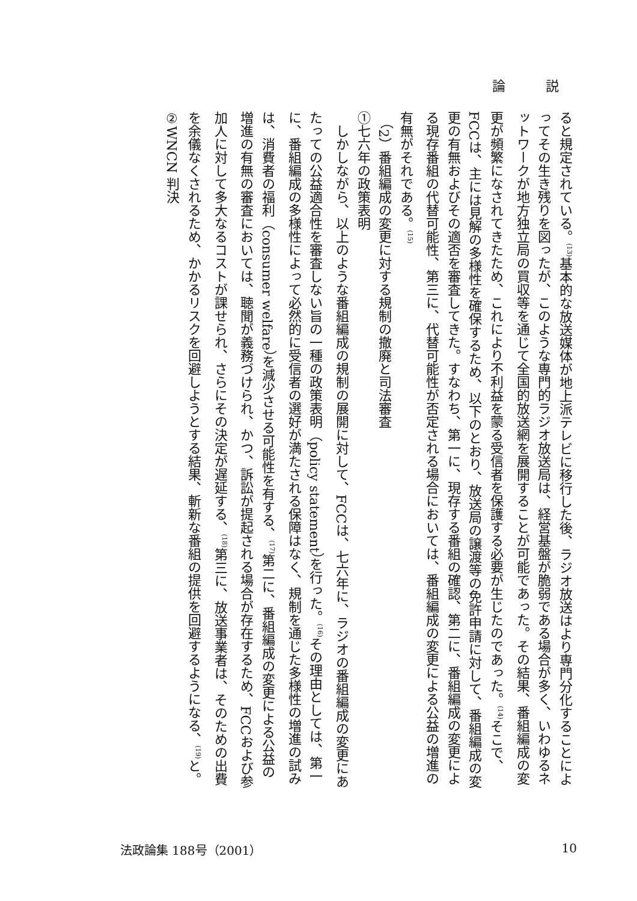論 説
ると規定されている。<sup>(13)</sup>基本的な放送媒体が地上派テレビに移行した後、ラジオ放送はより専門分化することによってその生き残りを図ったが、このような専門的ラジオ放送局は、経営基盤が脆弱である場合が多く、いわゆるネットワークが地方独立局の買収等を通じて全国的放送網を展開することが可能であった。その結果、番組編成の変更が頻繁になされてきたため、これにより不利益を蒙る受信者を保護する必要が生じたのであった。<sup>(14)</sup>そこで、FCCは、主には見解の多様性を確保するため、以下のとおり、放送局の譲渡等の免許申請に対して、番組編成の変更の有無およびその適否を審査してきた。すなわち、第一に、現存する番組の確認、第二に、番組編成の変更による現存番組の代替可能性、第三に、代替可能性が否定される場合においては、番組編成の変更による公益の増進の有無がそれである。<sup>(15)</sup>
（2）番組編成の変更に対する規制の撤廃と司法審査
①七六年の政策表明
しかしながら、以上のような番組編成の規制の展開に対して、FCCは、七六年に、ラジオの番組編成の変更にあたっての公益適合性を審査しない旨の一種の政策表明（policy statement）を行った。<sup>(16)</sup>その理由としては、第一に、番組編成の多様性によって必然的に受信者の選好が満たされる保障はなく、規制を通じた多様性の増進の試みは、消費者の福利（consumer welfare）を減少させる可能性を有する、<sup>(17)</sup>第二に、番組編成の変更による公益の増進の有無の審査においては、聴聞が義務づけられ、かつ、訴訟が提起される場合が存在するため、FCCおよび参加人に対して多大なるコストが課せられ、さらにその決定が遅延する、<sup>(18)</sup>第三に、放送事業者は、そのための出費を余儀なくされるため、かかるリスクを回避しようとする結果、斬新な番組の提供を回避するようになる、<sup>(19)</sup>と。
②WNCN 判決
法政論集 188号（2001） 10